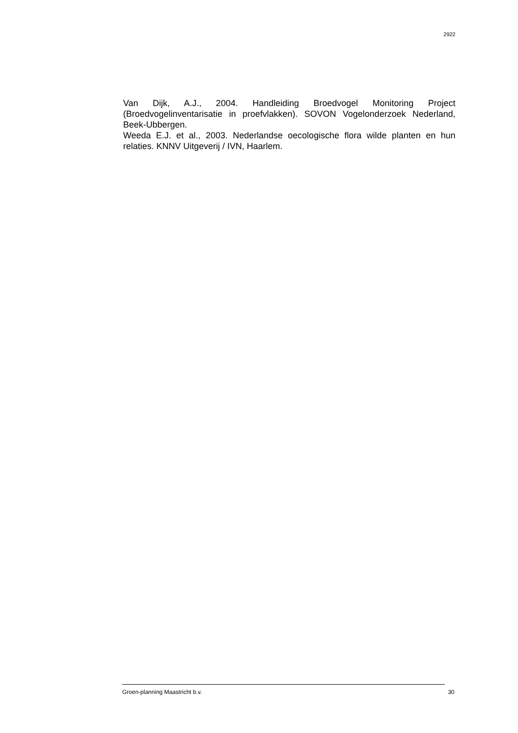2922
Van Dijk, A.J., 2004. Handleiding Broedvogel Monitoring Project (Broedvogelinventarisatie in proefvlakken). SOVON Vogelonderzoek Nederland, Beek-Ubbergen.
Weeda E.J. et al., 2003. Nederlandse oecologische flora wilde planten en hun relaties. KNNV Uitgeverij / IVN, Haarlem.
Groen-planning Maastricht b.v. 30